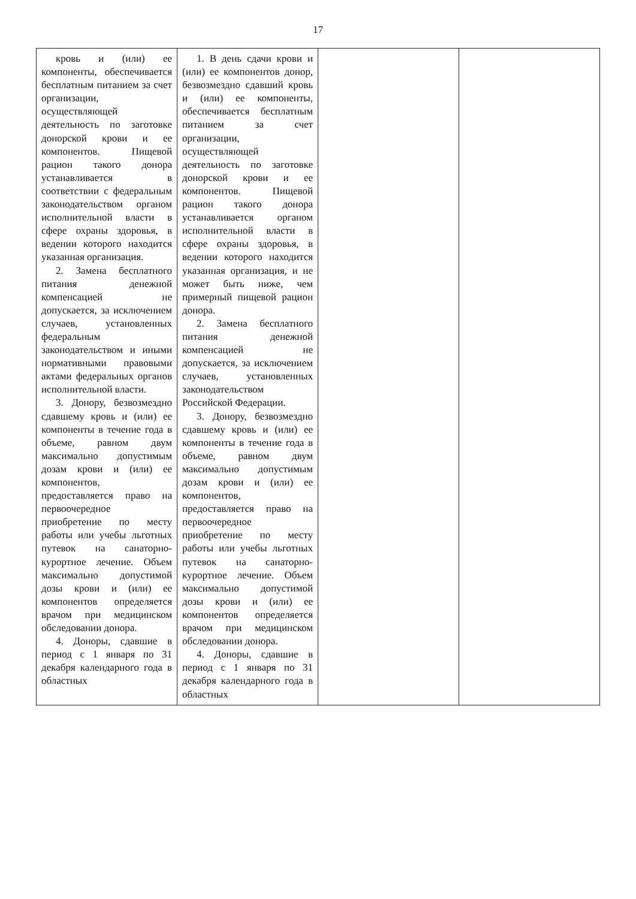17
| кровь и (или) ее компоненты, обеспечивается бесплатным питанием за счет организации, осуществляющей деятельность по заготовке донорской крови и ее компонентов. Пищевой рацион такого донора устанавливается в соответствии с федеральным законодательством органом исполнительной власти в сфере охраны здоровья, в ведении которого находится указанная организация. 2. Замена бесплатного питания денежной компенсацией не допускается, за исключением случаев, установленных федеральным законодательством и иными нормативными правовыми актами федеральных органов исполнительной власти. 3. Донору, безвозмездно сдавшему кровь и (или) ее компоненты в течение года в объеме, равном двум максимально допустимым дозам крови и (или) ее компонентов, предоставляется право на первоочередное приобретение по месту работы или учебы льготных путевок на санаторно-курортное лечение. Объем максимально допустимой дозы крови и (или) ее компонентов определяется врачом при медицинском обследовании донора. 4. Доноры, сдавшие в период с 1 января по 31 декабря календарного года в областных | 1. В день сдачи крови и (или) ее компонентов донор, безвозмездно сдавший кровь и (или) ее компоненты, обеспечивается бесплатным питанием за счет организации, осуществляющей деятельность по заготовке донорской крови и ее компонентов. Пищевой рацион такого донора устанавливается органом исполнительной власти в сфере охраны здоровья, в ведении которого находится указанная организация, и не может быть ниже, чем примерный пищевой рацион донора. 2. Замена бесплатного питания денежной компенсацией не допускается, за исключением случаев, установленных законодательством Российской Федерации. 3. Донору, безвозмездно сдавшему кровь и (или) ее компоненты в течение года в объеме, равном двум максимально допустимым дозам крови и (или) ее компонентов, предоставляется право на первоочередное приобретение по месту работы или учебы льготных путевок на санаторно-курортное лечение. Объем максимально допустимой дозы крови и (или) ее компонентов определяется врачом при медицинском обследовании донора. 4. Доноры, сдавшие в период с 1 января по 31 декабря календарного года в областных | | |